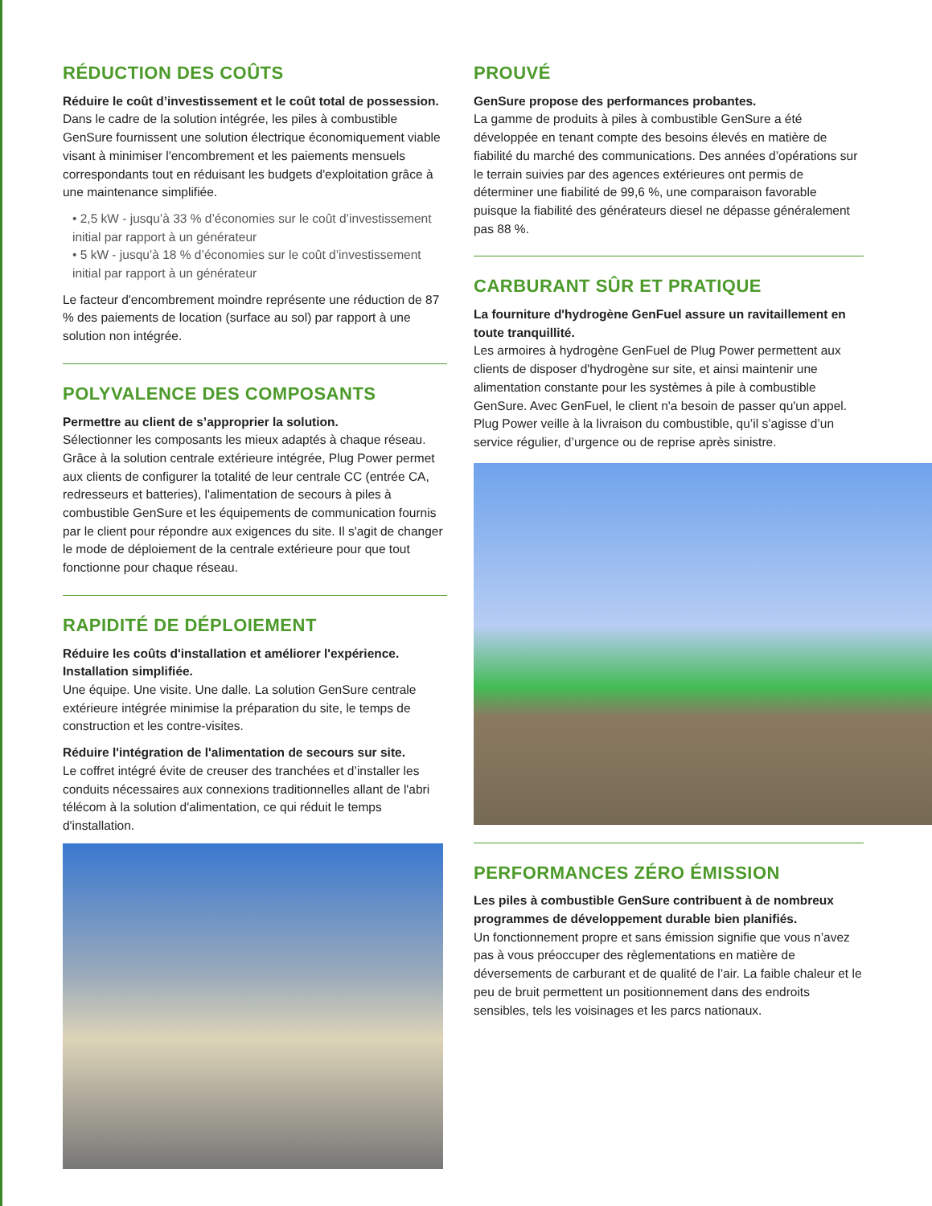RÉDUCTION DES COÛTS
Réduire le coût d’investissement et le coût total de possession.
Dans le cadre de la solution intégrée, les piles à combustible GenSure fournissent une solution électrique économiquement viable visant à minimiser l'encombrement et les paiements mensuels correspondants tout en réduisant les budgets d'exploitation grâce à une maintenance simplifiée.
• 2,5 kW - jusqu’à 33 % d’économies sur le coût d’investissement initial par rapport à un générateur
• 5 kW - jusqu’à 18 % d’économies sur le coût d’investissement initial par rapport à un générateur
Le facteur d'encombrement moindre représente une réduction de 87 % des paiements de location (surface au sol) par rapport à une solution non intégrée.
POLYVALENCE DES COMPOSANTS
Permettre au client de s’approprier la solution.
Sélectionner les composants les mieux adaptés à chaque réseau. Grâce à la solution centrale extérieure intégrée, Plug Power permet aux clients de configurer la totalité de leur centrale CC (entrée CA, redresseurs et batteries), l'alimentation de secours à piles à combustible GenSure et les équipements de communication fournis par le client pour répondre aux exigences du site. Il s'agit de changer le mode de déploiement de la centrale extérieure pour que tout fonctionne pour chaque réseau.
RAPIDITÉ DE DÉPLOIEMENT
Réduire les coûts d'installation et améliorer l'expérience. Installation simplifiée.
Une équipe. Une visite. Une dalle. La solution GenSure centrale extérieure intégrée minimise la préparation du site, le temps de construction et les contre-visites.
Réduire l'intégration de l'alimentation de secours sur site.
Le coffret intégré évite de creuser des tranchées et d’installer les conduits nécessaires aux connexions traditionnelles allant de l'abri télécom à la solution d'alimentation, ce qui réduit le temps d'installation.
PROUVÉ
GenSure propose des performances probantes.
La gamme de produits à piles à combustible GenSure a été développée en tenant compte des besoins élevés en matière de fiabilité du marché des communications. Des années d’opérations sur le terrain suivies par des agences extérieures ont permis de déterminer une fiabilité de 99,6 %, une comparaison favorable puisque la fiabilité des générateurs diesel ne dépasse généralement pas 88 %.
CARBURANT SÛR ET PRATIQUE
La fourniture d'hydrogène GenFuel assure un ravitaillement en toute tranquillité.
Les armoires à hydrogène GenFuel de Plug Power permettent aux clients de disposer d'hydrogène sur site, et ainsi maintenir une alimentation constante pour les systèmes à pile à combustible GenSure. Avec GenFuel, le client n'a besoin de passer qu'un appel. Plug Power veille à la livraison du combustible, qu’il s’agisse d’un service régulier, d’urgence ou de reprise après sinistre.
PERFORMANCES ZÉRO ÉMISSION
Les piles à combustible GenSure contribuent à de nombreux programmes de développement durable bien planifiés.
Un fonctionnement propre et sans émission signifie que vous n’avez pas à vous préoccuper des règlementations en matière de déversements de carburant et de qualité de l’air. La faible chaleur et le peu de bruit permettent un positionnement dans des endroits sensibles, tels les voisinages et les parcs nationaux.